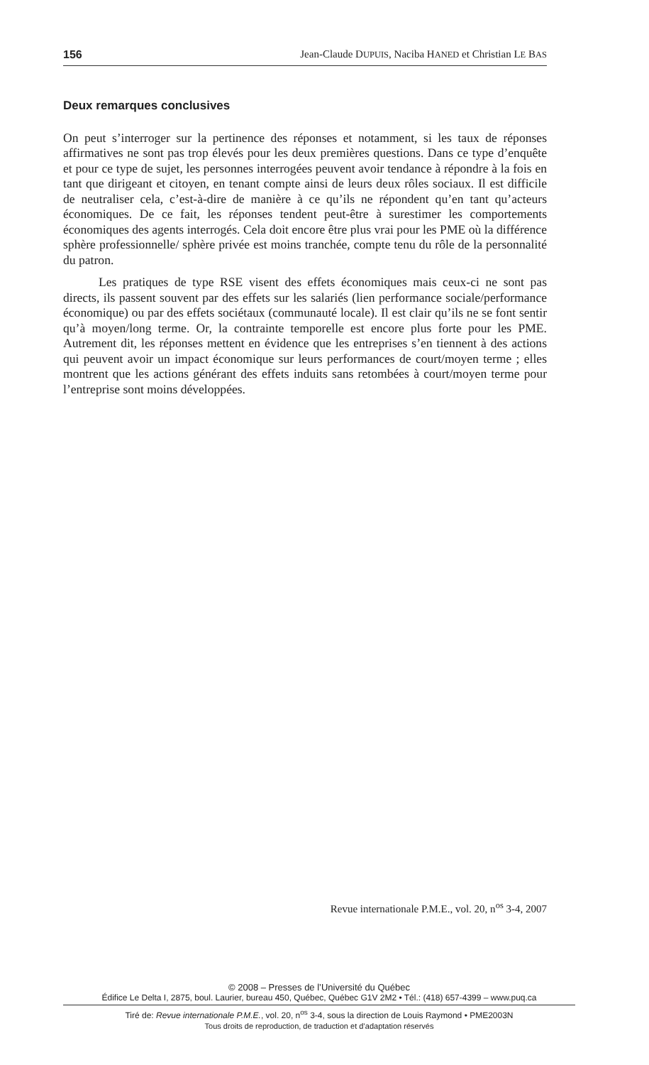156 Jean-Claude DUPUIS, Naciba HANED et Christian LE BAS
Deux remarques conclusives
On peut s’interroger sur la pertinence des réponses et notamment, si les taux de réponses affirmatives ne sont pas trop élevés pour les deux premières questions. Dans ce type d’enquête et pour ce type de sujet, les personnes interrogées peuvent avoir tendance à répondre à la fois en tant que dirigeant et citoyen, en tenant compte ainsi de leurs deux rôles sociaux. Il est difficile de neutraliser cela, c’est-à-dire de manière à ce qu’ils ne répondent qu’en tant qu’acteurs économiques. De ce fait, les réponses tendent peut-être à surestimer les comportements économiques des agents interrogés. Cela doit encore être plus vrai pour les PME où la différence sphère professionnelle/ sphère privée est moins tranchée, compte tenu du rôle de la personnalité du patron.
Les pratiques de type RSE visent des effets économiques mais ceux-ci ne sont pas directs, ils passent souvent par des effets sur les salariés (lien performance sociale/performance économique) ou par des effets sociétaux (communauté locale). Il est clair qu’ils ne se font sentir qu’à moyen/long terme. Or, la contrainte temporelle est encore plus forte pour les PME. Autrement dit, les réponses mettent en évidence que les entreprises s’en tiennent à des actions qui peuvent avoir un impact économique sur leurs performances de court/moyen terme ; elles montrent que les actions générant des effets induits sans retombées à court/moyen terme pour l’entreprise sont moins développées.
Revue internationale P.M.E., vol. 20, n<sup>os</sup> 3-4, 2007
© 2008 – Presses de l’Université du Québec
Édifice Le Delta I, 2875, boul. Laurier, bureau 450, Québec, Québec G1V 2M2 • Tél.: (418) 657-4399 – www.puq.ca
Tiré de: Revue internationale P.M.E., vol. 20, n<sup>os</sup> 3-4, sous la direction de Louis Raymond • PME2003N
Tous droits de reproduction, de traduction et d’adaptation réservés